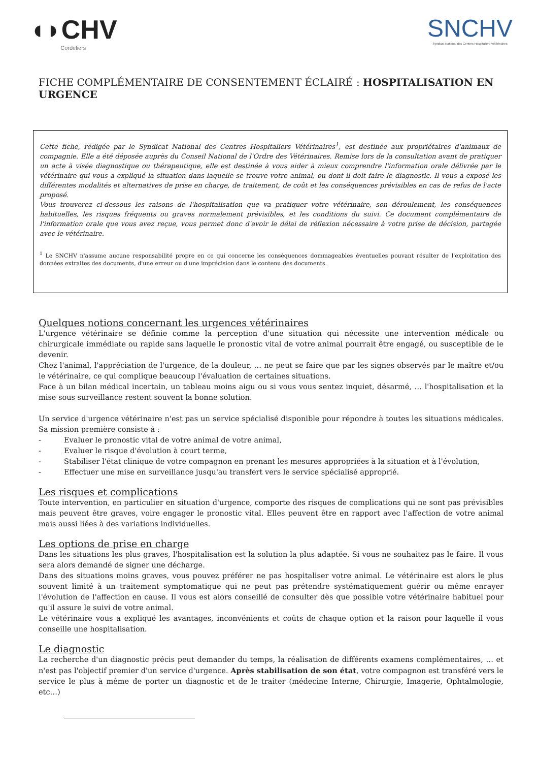◖◗CHV
Cordeliers
SNCHV
Syndicat National des Centres Hospitaliers Vétérinaires
FICHE COMPLÉMENTAIRE DE CONSENTEMENT ÉCLAIRÉ : HOSPITALISATION EN URGENCE
Cette fiche, rédigée par le Syndicat National des Centres Hospitaliers Vétérinaires<sup>1</sup>, est destinée aux propriétaires d'animaux de compagnie. Elle a été déposée auprès du Conseil National de l'Ordre des Vétérinaires. Remise lors de la consultation avant de pratiquer un acte à visée diagnostique ou thérapeutique, elle est destinée à vous aider à mieux comprendre l'information orale délivrée par le vétérinaire qui vous a expliqué la situation dans laquelle se trouve votre animal, ou dont il doit faire le diagnostic. Il vous a exposé les différentes modalités et alternatives de prise en charge, de traitement, de coût et les conséquences prévisibles en cas de refus de l'acte proposé.
Vous trouverez ci-dessous les raisons de l'hospitalisation que va pratiquer votre vétérinaire, son déroulement, les conséquences habituelles, les risques fréquents ou graves normalement prévisibles, et les conditions du suivi. Ce document complémentaire de l'information orale que vous avez reçue, vous permet donc d'avoir le délai de réflexion nécessaire à votre prise de décision, partagée avec le vétérinaire.
<sup>1</sup> Le SNCHV n'assume aucune responsabilité propre en ce qui concerne les conséquences dommageables éventuelles pouvant résulter de l'exploitation des données extraites des documents, d'une erreur ou d'une imprécision dans le contenu des documents.
Quelques notions concernant les urgences vétérinaires
L'urgence vétérinaire se définie comme la perception d'une situation qui nécessite une intervention médicale ou chirurgicale immédiate ou rapide sans laquelle le pronostic vital de votre animal pourrait être engagé, ou susceptible de le devenir.
Chez l'animal, l'appréciation de l'urgence, de la douleur, … ne peut se faire que par les signes observés par le maître et/ou le vétérinaire, ce qui complique beaucoup l'évaluation de certaines situations.
Face à un bilan médical incertain, un tableau moins aigu ou si vous vous sentez inquiet, désarmé, … l'hospitalisation et la mise sous surveillance restent souvent la bonne solution.
Un service d'urgence vétérinaire n'est pas un service spécialisé disponible pour répondre à toutes les situations médicales. Sa mission première consiste à :
- Evaluer le pronostic vital de votre animal de votre animal,
- Evaluer le risque d'évolution à court terme,
- Stabiliser l'état clinique de votre compagnon en prenant les mesures appropriées à la situation et à l'évolution,
- Effectuer une mise en surveillance jusqu'au transfert vers le service spécialisé approprié.
Les risques et complications
Toute intervention, en particulier en situation d'urgence, comporte des risques de complications qui ne sont pas prévisibles mais peuvent être graves, voire engager le pronostic vital. Elles peuvent être en rapport avec l'affection de votre animal mais aussi liées à des variations individuelles.
Les options de prise en charge
Dans les situations les plus graves, l'hospitalisation est la solution la plus adaptée. Si vous ne souhaitez pas le faire. Il vous sera alors demandé de signer une décharge.
Dans des situations moins graves, vous pouvez préférer ne pas hospitaliser votre animal. Le vétérinaire est alors le plus souvent limité à un traitement symptomatique qui ne peut pas prétendre systématiquement guérir ou même enrayer l'évolution de l'affection en cause. Il vous est alors conseillé de consulter dès que possible votre vétérinaire habituel pour qu'il assure le suivi de votre animal.
Le vétérinaire vous a expliqué les avantages, inconvénients et coûts de chaque option et la raison pour laquelle il vous conseille une hospitalisation.
Le diagnostic
La recherche d'un diagnostic précis peut demander du temps, la réalisation de différents examens complémentaires, … et n'est pas l'objectif premier d'un service d'urgence. Après stabilisation de son état, votre compagnon est transféré vers le service le plus à même de porter un diagnostic et de le traiter (médecine Interne, Chirurgie, Imagerie, Ophtalmologie, etc…)